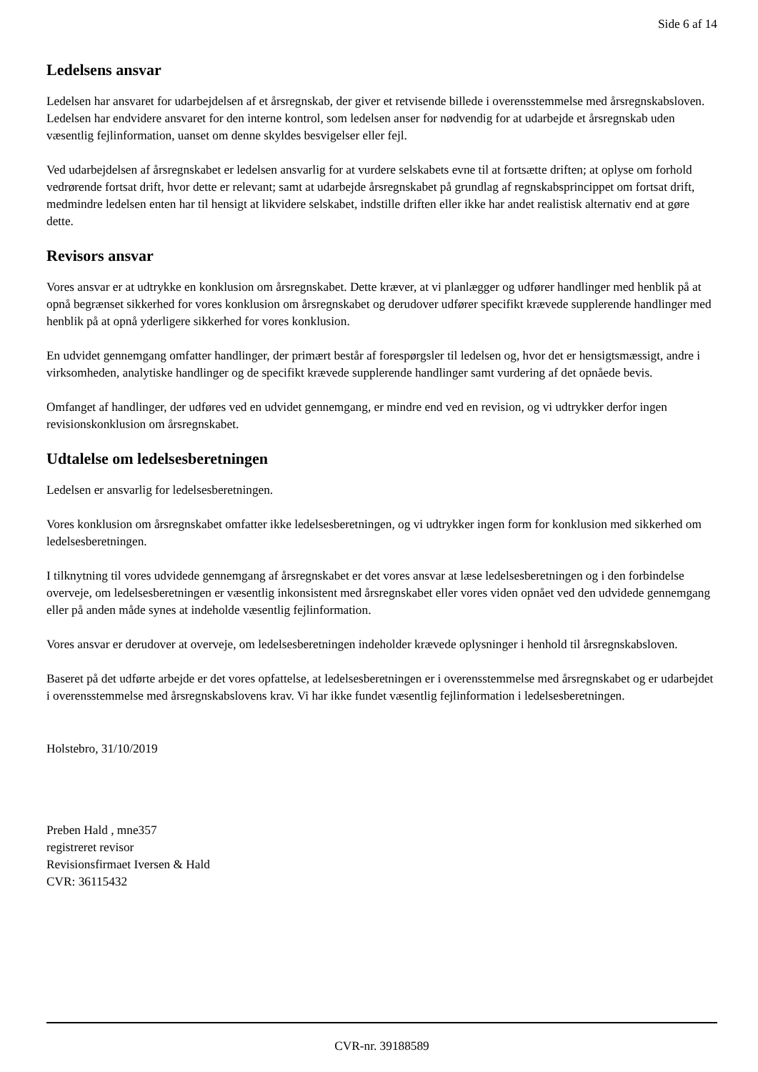Side 6 af 14
Ledelsens ansvar
Ledelsen har ansvaret for udarbejdelsen af et årsregnskab, der giver et retvisende billede i overensstemmelse med årsregnskabsloven. Ledelsen har endvidere ansvaret for den interne kontrol, som ledelsen anser for nødvendig for at udarbejde et årsregnskab uden væsentlig fejlinformation, uanset om denne skyldes besvigelser eller fejl.
Ved udarbejdelsen af årsregnskabet er ledelsen ansvarlig for at vurdere selskabets evne til at fortsætte driften; at oplyse om forhold vedrørende fortsat drift, hvor dette er relevant; samt at udarbejde årsregnskabet på grundlag af regnskabsprincippet om fortsat drift, medmindre ledelsen enten har til hensigt at likvidere selskabet, indstille driften eller ikke har andet realistisk alternativ end at gøre dette.
Revisors ansvar
Vores ansvar er at udtrykke en konklusion om årsregnskabet. Dette kræver, at vi planlægger og udfører handlinger med henblik på at opnå begrænset sikkerhed for vores konklusion om årsregnskabet og derudover udfører specifikt krævede supplerende handlinger med henblik på at opnå yderligere sikkerhed for vores konklusion.
En udvidet gennemgang omfatter handlinger, der primært består af forespørgsler til ledelsen og, hvor det er hensigtsmæssigt, andre i virksomheden, analytiske handlinger og de specifikt krævede supplerende handlinger samt vurdering af det opnåede bevis.
Omfanget af handlinger, der udføres ved en udvidet gennemgang, er mindre end ved en revision, og vi udtrykker derfor ingen revisionskonklusion om årsregnskabet.
Udtalelse om ledelsesberetningen
Ledelsen er ansvarlig for ledelsesberetningen.
Vores konklusion om årsregnskabet omfatter ikke ledelsesberetningen, og vi udtrykker ingen form for konklusion med sikkerhed om ledelsesberetningen.
I tilknytning til vores udvidede gennemgang af årsregnskabet er det vores ansvar at læse ledelsesberetningen og i den forbindelse overveje, om ledelsesberetningen er væsentlig inkonsistent med årsregnskabet eller vores viden opnået ved den udvidede gennemgang eller på anden måde synes at indeholde væsentlig fejlinformation.
Vores ansvar er derudover at overveje, om ledelsesberetningen indeholder krævede oplysninger i henhold til årsregnskabsloven.
Baseret på det udførte arbejde er det vores opfattelse, at ledelsesberetningen er i overensstemmelse med årsregnskabet og er udarbejdet i overensstemmelse med årsregnskabslovens krav. Vi har ikke fundet væsentlig fejlinformation i ledelsesberetningen.
Holstebro, 31/10/2019
Preben Hald , mne357
registreret revisor
Revisionsfirmaet Iversen & Hald
CVR: 36115432
CVR-nr. 39188589